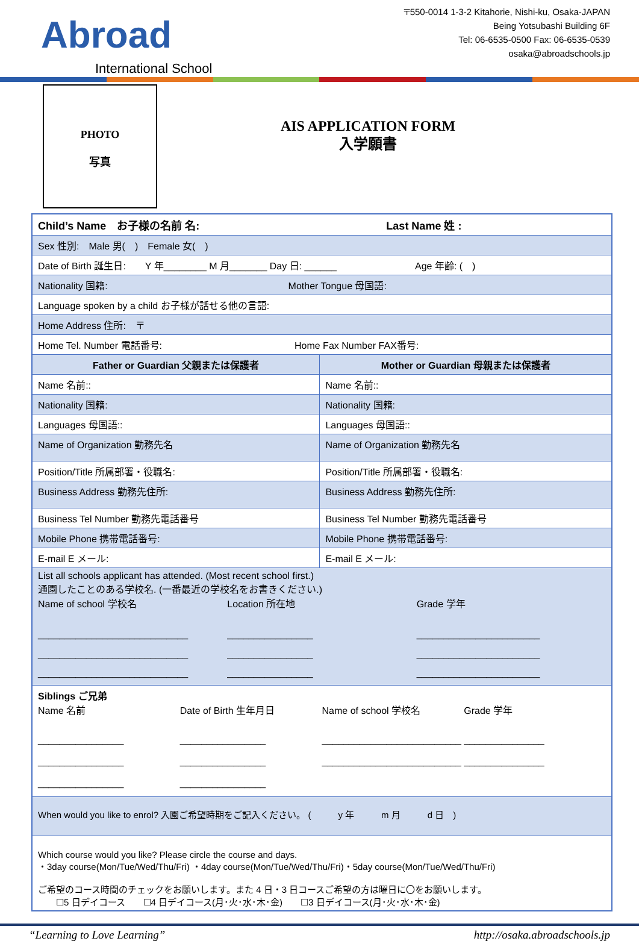Abroad
International School
〒550-0014 1-3-2 Kitahorie, Nishi-ku, Osaka-JAPAN
Being Yotsubashi Building 6F
Tel: 06-6535-0500 Fax: 06-6535-0539
osaka@abroadschools.jp
PHOTO
写真
AIS APPLICATION FORM
入学願書
| Child’s Name お子様の名前 名: Last Name 姓 : | |
| Sex 性別: Male 男( ) Female 女( ) | |
| Date of Birth 誕生日: Y 年________ M 月_______ Day 日: ______ Age 年齢: ( ) | |
| Nationality 国籍: Mother Tongue 母国語: | |
| Language spoken by a child お子様が話せる他の言語: | |
| Home Address 住所: 〒 | |
| Home Tel. Number 電話番号: Home Fax Number FAX番号: | |
| Father or Guardian 父親または保護者 | Mother or Guardian 母親または保護者 |
| Name 名前:: | Name 名前:: |
| Nationality 国籍: | Nationality 国籍: |
| Languages 母国語:: | Languages 母国語:: |
| Name of Organization 勤務先名 | Name of Organization 勤務先名 |
| Position/Title 所属部署・役職名: | Position/Title 所属部署・役職名: |
| Business Address 勤務先住所: | Business Address 勤務先住所: |
| Business Tel Number 勤務先電話番号 | Business Tel Number 勤務先電話番号 |
| Mobile Phone 携帯電話番号: | Mobile Phone 携帯電話番号: |
| E-mail E メール: | E-mail E メール: |
| List all schools applicant has attended. (Most recent school first.) 通園したことのある学校名. (一番最近の学校名をお書きください.) Name of school 学校名 Location 所在地 Grade 学年 ____________________________ ____________________________ ____________________________ ________________ ________________ ________________ _______________________ _______________________ _______________________ | |
| Siblings ご兄弟 Name 名前 Date of Birth 生年月日 Name of school 学校名 Grade 学年 ________________ ________________ ________________ ________________ ________________ ________________ __________________________ __________________________ _______________ _______________ | |
| When would you like to enrol? 入園ご希望時期をご記入ください。 ( y 年 m 月 d 日 ) | |
| Which course would you like? Please circle the course and days. ・3day course(Mon/Tue/Wed/Thu/Fri) ・4day course(Mon/Tue/Wed/Thu/Fri)・5day course(Mon/Tue/Wed/Thu/Fri) ご希望のコース時間のチェックをお願いします。また 4 日・3 日コースご希望の方は曜日に〇をお願いします。 ☐5 日デイコース ☐4 日デイコース(月･火･水･木･金) ☐3 日デイコース(月･火･水･木･金) | |
“Learning to Love Learning” http://osaka.abroadschools.jp